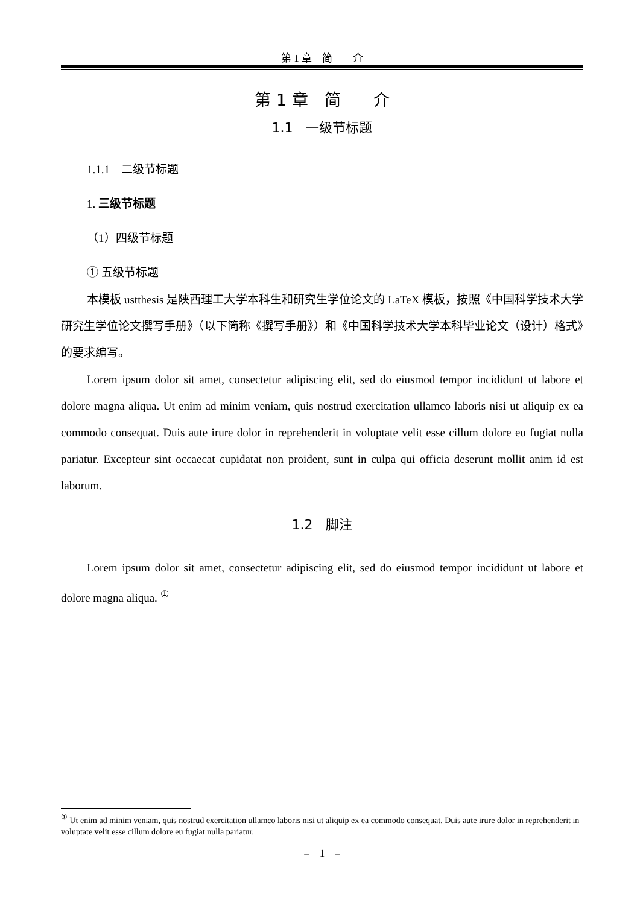第 1 章　简　　介
第 1 章　简　　介
1.1　一级节标题
1.1.1　二级节标题
1. 三级节标题
（1）四级节标题
① 五级节标题
本模板 ustthesis 是陕西理工大学本科生和研究生学位论文的 LaTeX 模板，按照《中国科学技术大学研究生学位论文撰写手册》（以下简称《撰写手册》）和《中国科学技术大学本科毕业论文（设计）格式》的要求编写。
Lorem ipsum dolor sit amet, consectetur adipiscing elit, sed do eiusmod tempor incididunt ut labore et dolore magna aliqua. Ut enim ad minim veniam, quis nostrud exercitation ullamco laboris nisi ut aliquip ex ea commodo consequat. Duis aute irure dolor in reprehenderit in voluptate velit esse cillum dolore eu fugiat nulla pariatur. Excepteur sint occaecat cupidatat non proident, sunt in culpa qui officia deserunt mollit anim id est laborum.
1.2　脚注
Lorem ipsum dolor sit amet, consectetur adipiscing elit, sed do eiusmod tempor incididunt ut labore et dolore magna aliqua. <sup>①</sup>
<sup>①</sup> Ut enim ad minim veniam, quis nostrud exercitation ullamco laboris nisi ut aliquip ex ea commodo consequat. Duis aute irure dolor in reprehenderit in voluptate velit esse cillum dolore eu fugiat nulla pariatur.
–　1　–